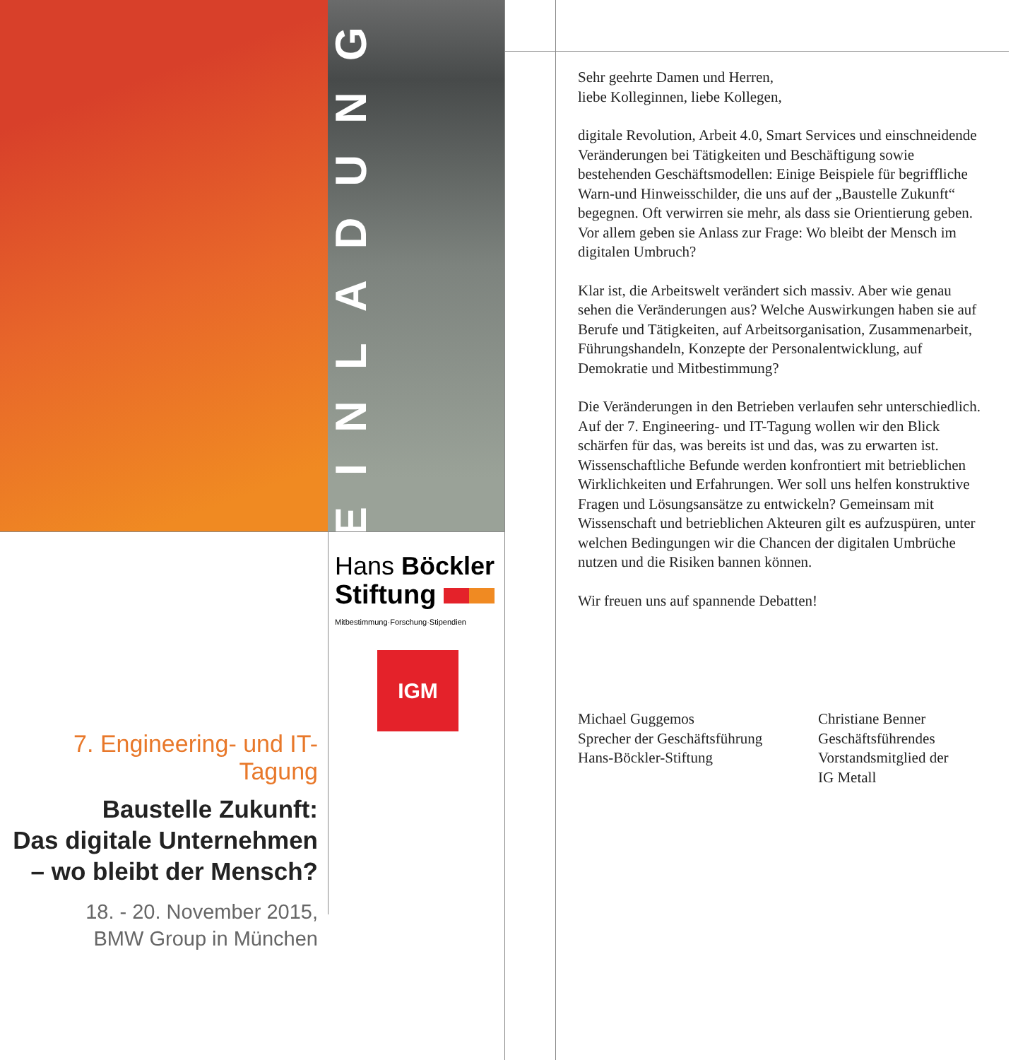EINLADUNG
Hans Böckler
Stiftung
Mitbestimmung·Forschung·Stipendien
IGM
7. Engineering- und IT-Tagung
Baustelle Zukunft:
Das digitale Unternehmen
– wo bleibt der Mensch?
18. - 20. November 2015,
BMW Group in München
Sehr geehrte Damen und Herren,
liebe Kolleginnen, liebe Kollegen,
digitale Revolution, Arbeit 4.0, Smart Services und einschneidende Veränderungen bei Tätigkeiten und Beschäftigung sowie bestehenden Geschäftsmodellen: Einige Beispiele für begriffliche Warn-und Hinweisschilder, die uns auf der „Baustelle Zukunft“ begegnen. Oft verwirren sie mehr, als dass sie Orientierung geben. Vor allem geben sie Anlass zur Frage: Wo bleibt der Mensch im digitalen Umbruch?
Klar ist, die Arbeitswelt verändert sich massiv. Aber wie genau sehen die Veränderungen aus? Welche Auswirkungen haben sie auf Berufe und Tätigkeiten, auf Arbeitsorganisation, Zusammenarbeit, Führungshandeln, Konzepte der Personalentwicklung, auf Demokratie und Mitbestimmung?
Die Veränderungen in den Betrieben verlaufen sehr unterschiedlich. Auf der 7. Engineering- und IT-Tagung wollen wir den Blick schärfen für das, was bereits ist und das, was zu erwarten ist. Wissenschaftliche Befunde werden konfrontiert mit betrieblichen Wirklichkeiten und Erfahrungen. Wer soll uns helfen konstruktive Fragen und Lösungsansätze zu entwickeln? Gemeinsam mit Wissenschaft und betrieblichen Akteuren gilt es aufzuspüren, unter welchen Bedingungen wir die Chancen der digitalen Umbrüche nutzen und die Risiken bannen können.
Wir freuen uns auf spannende Debatten!
Michael Guggemos
Sprecher der Geschäftsführung
Hans-Böckler-Stiftung
Christiane Benner
Geschäftsführendes
Vorstandsmitglied der
IG Metall